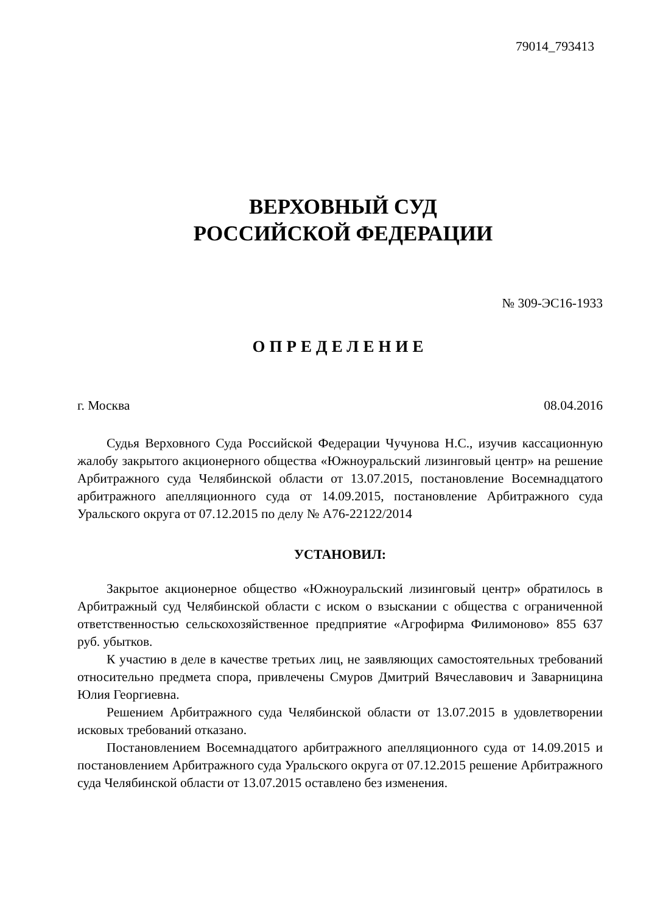79014_793413
ВЕРХОВНЫЙ СУД
РОССИЙСКОЙ ФЕДЕРАЦИИ
№ 309-ЭС16-1933
ОПРЕДЕЛЕНИЕ
г. Москва 08.04.2016
Судья Верховного Суда Российской Федерации Чучунова Н.С., изучив кассационную жалобу закрытого акционерного общества «Южноуральский лизинговый центр» на решение Арбитражного суда Челябинской области от 13.07.2015, постановление Восемнадцатого арбитражного апелляционного суда от 14.09.2015, постановление Арбитражного суда Уральского округа от 07.12.2015 по делу № А76-22122/2014
УСТАНОВИЛ:
Закрытое акционерное общество «Южноуральский лизинговый центр» обратилось в Арбитражный суд Челябинской области с иском о взыскании с общества с ограниченной ответственностью сельскохозяйственное предприятие «Агрофирма Филимоново» 855 637 руб. убытков.
К участию в деле в качестве третьих лиц, не заявляющих самостоятельных требований относительно предмета спора, привлечены Смуров Дмитрий Вячеславович и Заварницина Юлия Георгиевна.
Решением Арбитражного суда Челябинской области от 13.07.2015 в удовлетворении исковых требований отказано.
Постановлением Восемнадцатого арбитражного апелляционного суда от 14.09.2015 и постановлением Арбитражного суда Уральского округа от 07.12.2015 решение Арбитражного суда Челябинской области от 13.07.2015 оставлено без изменения.